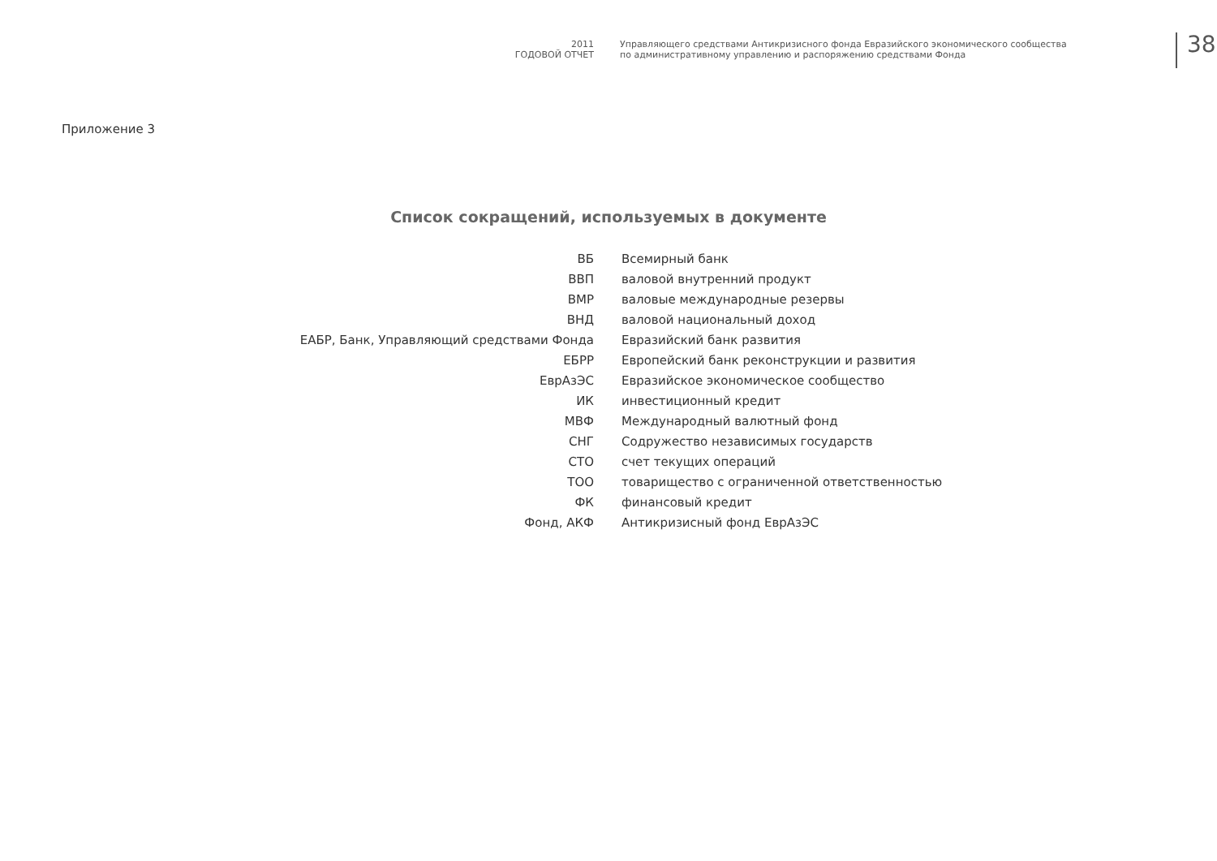2011
ГОДОВОЙ ОТЧЕТ
Управляющего средствами Антикризисного фонда Евразийского экономического сообщества
по административному управлению и распоряжению средствами Фонда
38
Приложение 3
Список сокращений, используемых в документе
| ВБ | Всемирный банк |
| ВВП | валовой внутренний продукт |
| ВМР | валовые международные резервы |
| ВНД | валовой национальный доход |
| ЕАБР, Банк, Управляющий средствами Фонда | Евразийский банк развития |
| ЕБРР | Европейский банк реконструкции и развития |
| ЕврАзЭС | Евразийское экономическое сообщество |
| ИК | инвестиционный кредит |
| МВФ | Международный валютный фонд |
| СНГ | Содружество независимых государств |
| СТО | счет текущих операций |
| ТОО | товарищество с ограниченной ответственностью |
| ФК | финансовый кредит |
| Фонд, АКФ | Антикризисный фонд ЕврАзЭС |